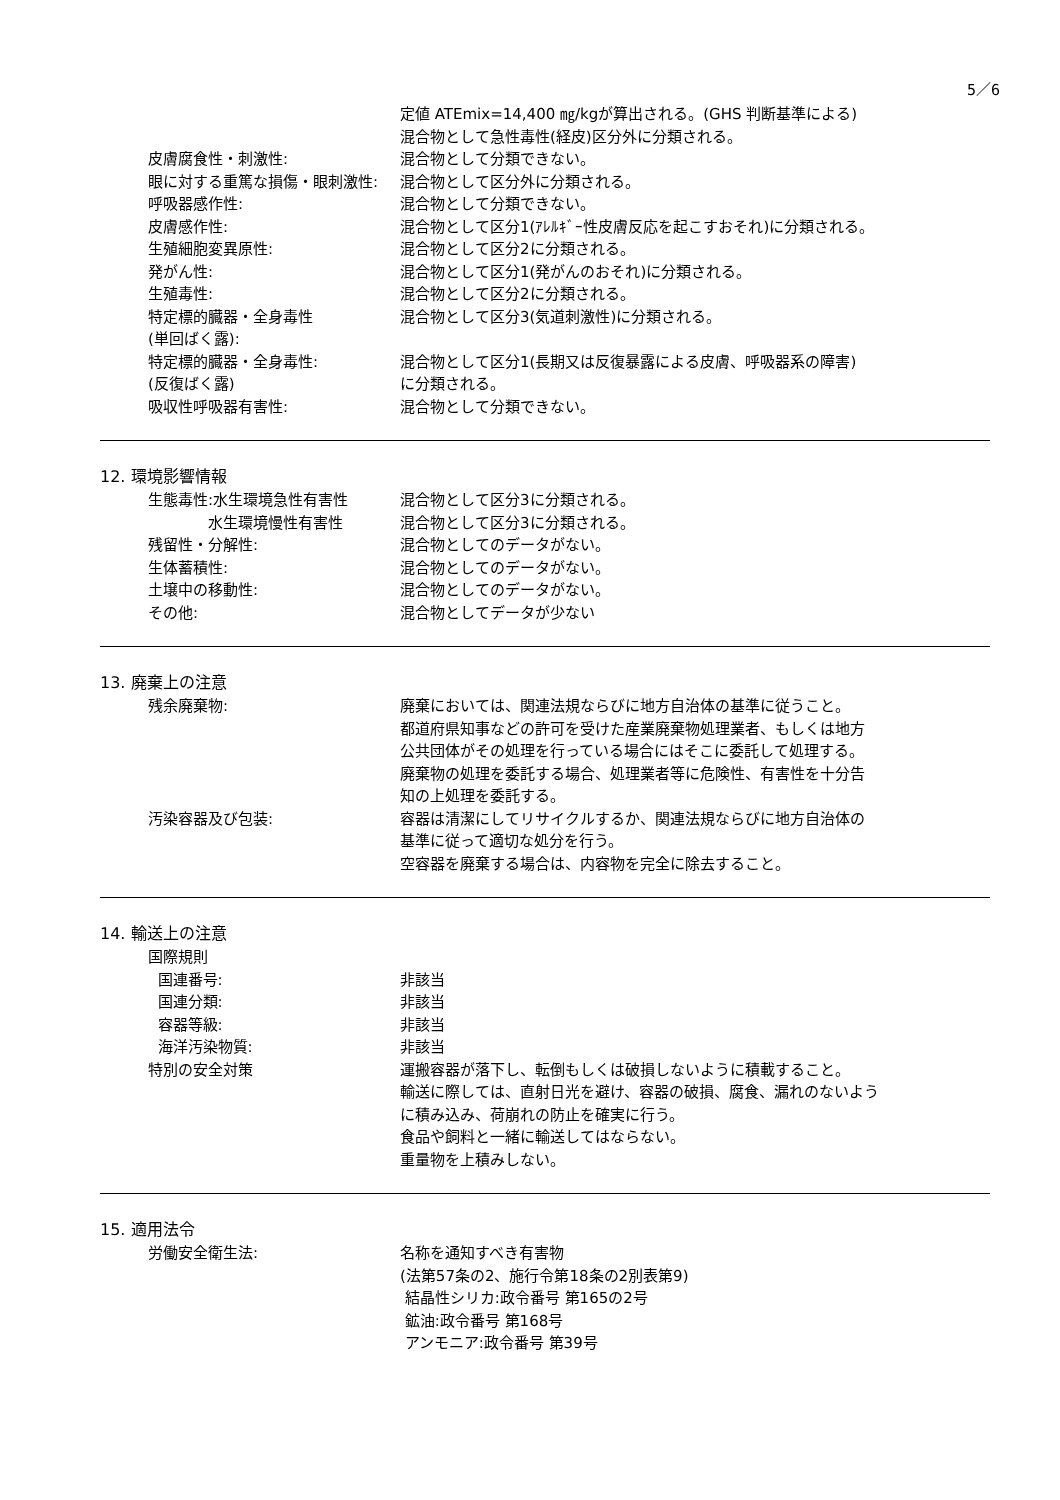5／6
定値 ATEmix=14,400 ㎎/kgが算出される。(GHS 判断基準による)
混合物として急性毒性(経皮)区分外に分類される。
皮膚腐食性・刺激性: 混合物として分類できない。
眼に対する重篤な損傷・眼刺激性: 混合物として区分外に分類される。
呼吸器感作性: 混合物として分類できない。
皮膚感作性: 混合物として区分1(ｱﾚﾙｷﾞｰ性皮膚反応を起こすおそれ)に分類される。
生殖細胞変異原性: 混合物として区分2に分類される。
発がん性: 混合物として区分1(発がんのおそれ)に分類される。
生殖毒性: 混合物として区分2に分類される。
特定標的臓器・全身毒性
(単回ばく露):
混合物として区分3(気道刺激性)に分類される。
特定標的臓器・全身毒性:
(反復ばく露)
混合物として区分1(長期又は反復暴露による皮膚、呼吸器系の障害)
に分類される。
吸収性呼吸器有害性: 混合物として分類できない。
12. 環境影響情報
生態毒性:水生環境急性有害性 混合物として区分3に分類される。
    水生環境慢性有害性 混合物として区分3に分類される。
残留性・分解性: 混合物としてのデータがない。
生体蓄積性: 混合物としてのデータがない。
土壌中の移動性: 混合物としてのデータがない。
その他: 混合物としてデータが少ない
13. 廃棄上の注意
残余廃棄物: 廃棄においては、関連法規ならびに地方自治体の基準に従うこと。
都道府県知事などの許可を受けた産業廃棄物処理業者、もしくは地方
公共団体がその処理を行っている場合にはそこに委託して処理する。
廃棄物の処理を委託する場合、処理業者等に危険性、有害性を十分告
知の上処理を委託する。
汚染容器及び包装: 容器は清潔にしてリサイクルするか、関連法規ならびに地方自治体の
基準に従って適切な処分を行う。
空容器を廃棄する場合は、内容物を完全に除去すること。
14. 輸送上の注意
国際規則
国連番号: 非該当
国連分類: 非該当
容器等級: 非該当
海洋汚染物質: 非該当
特別の安全対策 運搬容器が落下し、転倒もしくは破損しないように積載すること。
輸送に際しては、直射日光を避け、容器の破損、腐食、漏れのないよう
に積み込み、荷崩れの防止を確実に行う。
食品や飼料と一緒に輸送してはならない。
重量物を上積みしない。
15. 適用法令
労働安全衛生法: 名称を通知すべき有害物
(法第57条の2、施行令第18条の2別表第9)
結晶性シリカ:政令番号 第165の2号
鉱油:政令番号 第168号
アンモニア:政令番号 第39号